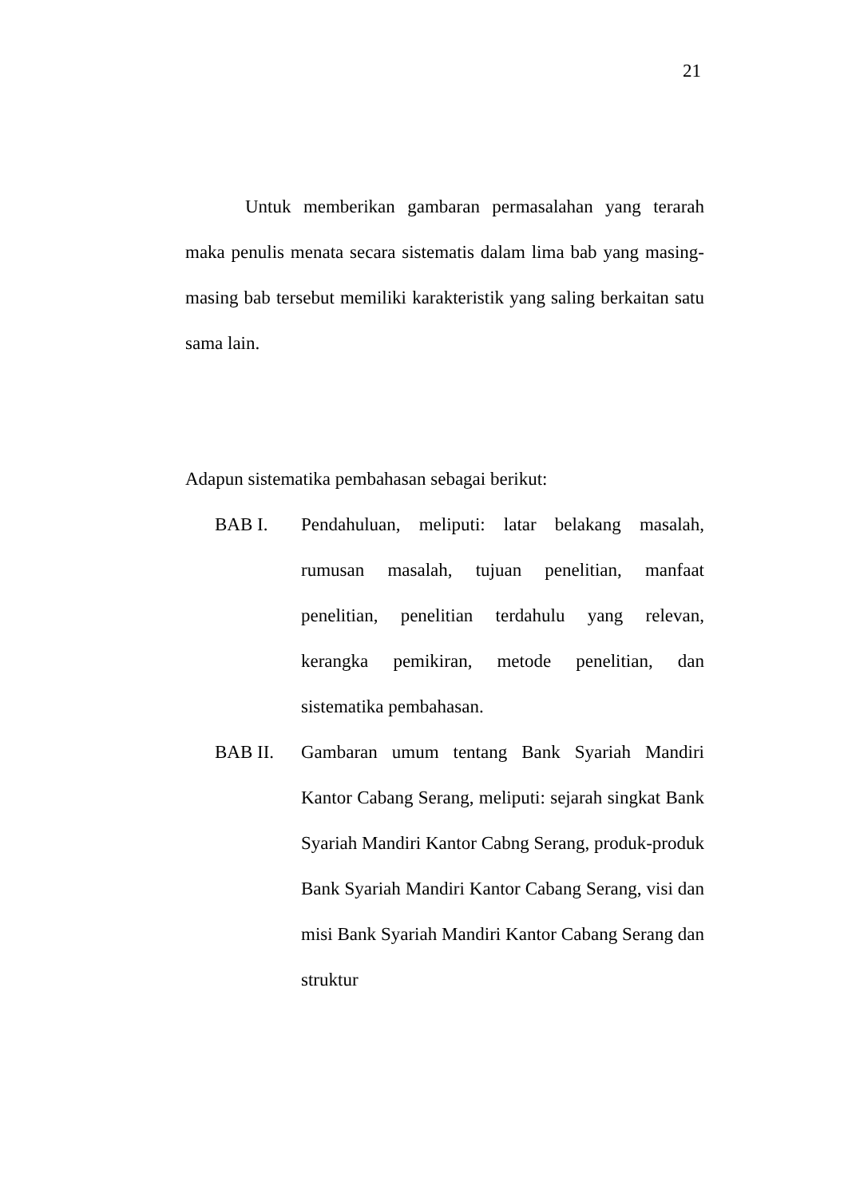21
Untuk memberikan gambaran permasalahan yang terarah maka penulis menata secara sistematis dalam lima bab yang masing-masing bab tersebut memiliki karakteristik yang saling berkaitan satu sama lain.
Adapun sistematika pembahasan sebagai berikut:
BAB I. Pendahuluan, meliputi: latar belakang masalah, rumusan masalah, tujuan penelitian, manfaat penelitian, penelitian terdahulu yang relevan, kerangka pemikiran, metode penelitian, dan sistematika pembahasan.
BAB II. Gambaran umum tentang Bank Syariah Mandiri Kantor Cabang Serang, meliputi: sejarah singkat Bank Syariah Mandiri Kantor Cabng Serang, produk-produk Bank Syariah Mandiri Kantor Cabang Serang, visi dan misi Bank Syariah Mandiri Kantor Cabang Serang dan struktur